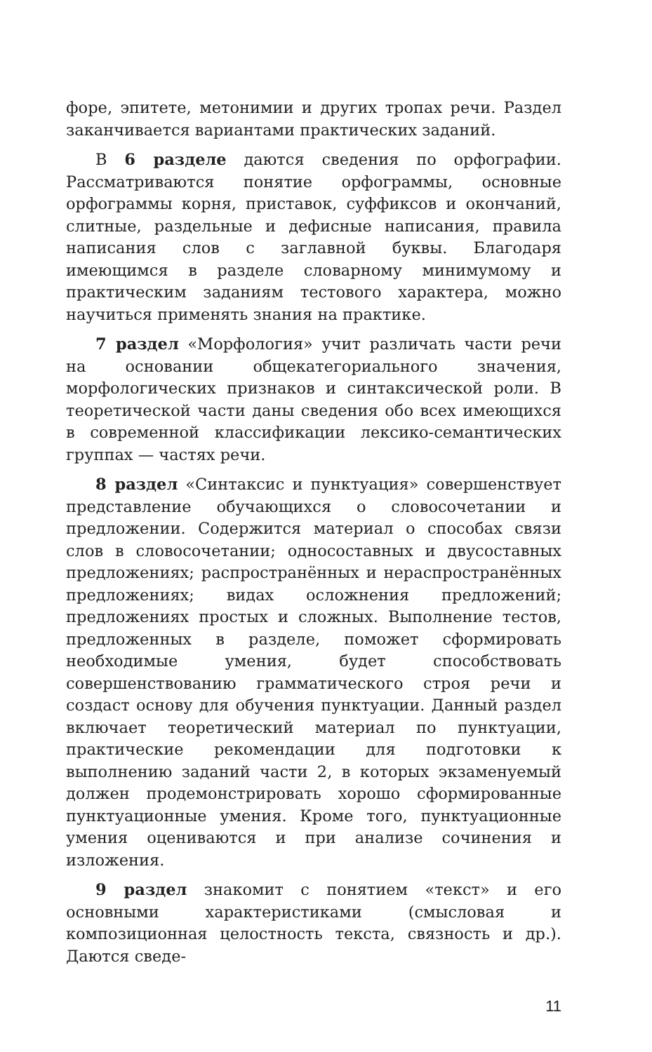форе, эпитете, метонимии и других тропах речи. Раздел заканчивается вариантами практических заданий.
В 6 разделе даются сведения по орфографии. Рассматриваются понятие орфограммы, основные орфограммы корня, приставок, суффиксов и окончаний, слитные, раздельные и дефисные написания, правила написания слов с заглавной буквы. Благодаря имеющимся в разделе словарному минимумому и практическим заданиям тестового характера, можно научиться применять знания на практике.
7 раздел «Морфология» учит различать части речи на основании общекатегориального значения, морфологических признаков и синтаксической роли. В теоретической части даны сведения обо всех имеющихся в современной классификации лексико-семантических группах — частях речи.
8 раздел «Синтаксис и пунктуация» совершенствует представление обучающихся о словосочетании и предложении. Содержится материал о способах связи слов в словосочетании; односоставных и двусоставных предложениях; распространённых и нераспространённых предложениях; видах осложнения предложений; предложениях простых и сложных. Выполнение тестов, предложенных в разделе, поможет сформировать необходимые умения, будет способствовать совершенствованию грамматического строя речи и создаст основу для обучения пунктуации. Данный раздел включает теоретический материал по пунктуации, практические рекомендации для подготовки к выполнению заданий части 2, в которых экзаменуемый должен продемонстрировать хорошо сформированные пунктуационные умения. Кроме того, пунктуационные умения оцениваются и при анализе сочинения и изложения.
9 раздел знакомит с понятием «текст» и его основными характеристиками (смысловая и композиционная целостность текста, связность и др.). Даются сведе-
11